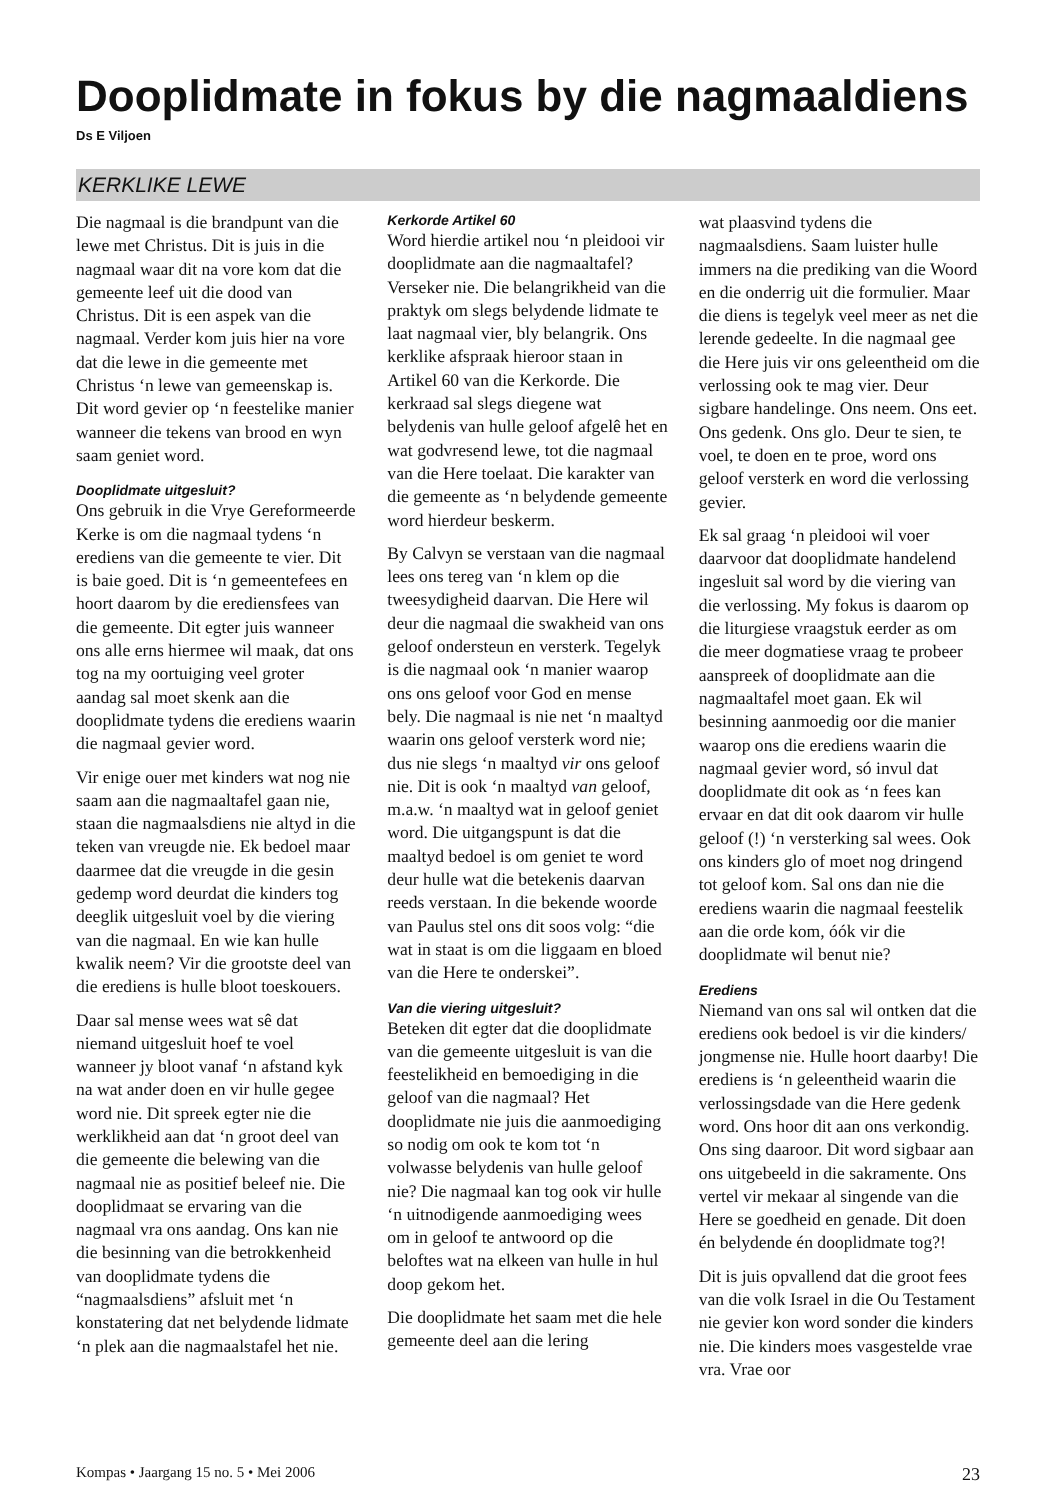Dooplidmate in fokus by die nagmaaldiens
Ds E Viljoen
KERKLIKE LEWE
Die nagmaal is die brandpunt van die lewe met Christus. Dit is juis in die nagmaal waar dit na vore kom dat die gemeente leef uit die dood van Christus. Dit is een aspek van die nagmaal. Verder kom juis hier na vore dat die lewe in die gemeente met Christus ‘n lewe van gemeenskap is. Dit word gevier op ‘n feestelike manier wanneer die tekens van brood en wyn saam geniet word.
Dooplidmate uitgesluit?
Ons gebruik in die Vrye Gereformeerde Kerke is om die nagmaal tydens ‘n erediens van die gemeente te vier. Dit is baie goed. Dit is ‘n gemeentefees en hoort daarom by die erediensfees van die gemeente. Dit egter juis wanneer ons alle erns hiermee wil maak, dat ons tog na my oortuiging veel groter aandag sal moet skenk aan die dooplidmate tydens die erediens waarin die nagmaal gevier word.
Vir enige ouer met kinders wat nog nie saam aan die nagmaaltafel gaan nie, staan die nagmaalsdiens nie altyd in die teken van vreugde nie. Ek bedoel maar daarmee dat die vreugde in die gesin gedemp word deurdat die kinders tog deeglik uitgesluit voel by die viering van die nagmaal. En wie kan hulle kwalik neem? Vir die grootste deel van die erediens is hulle bloot toeskouers.
Daar sal mense wees wat sê dat niemand uitgesluit hoef te voel wanneer jy bloot vanaf ‘n afstand kyk na wat ander doen en vir hulle gegee word nie. Dit spreek egter nie die werklikheid aan dat ‘n groot deel van die gemeente die belewing van die nagmaal nie as positief beleef nie. Die dooplidmaat se ervaring van die nagmaal vra ons aandag. Ons kan nie die besinning van die betrokkenheid van dooplidmate tydens die “nagmaalsdiens” afsluit met ‘n konstatering dat net belydende lidmate ‘n plek aan die nagmaalstafel het nie.
Kerkorde Artikel 60
Word hierdie artikel nou ‘n pleidooi vir dooplidmate aan die nagmaaltafel? Verseker nie. Die belangrikheid van die praktyk om slegs belydende lidmate te laat nagmaal vier, bly belangrik. Ons kerklike afspraak hieroor staan in Artikel 60 van die Kerkorde. Die kerkraad sal slegs diegene wat belydenis van hulle geloof afgelê het en wat godvresend lewe, tot die nagmaal van die Here toelaat. Die karakter van die gemeente as ‘n belydende gemeente word hierdeur beskerm.
By Calvyn se verstaan van die nagmaal lees ons tereg van ‘n klem op die tweesydigheid daarvan. Die Here wil deur die nagmaal die swakheid van ons geloof ondersteun en versterk. Tegelyk is die nagmaal ook ‘n manier waarop ons ons geloof voor God en mense bely. Die nagmaal is nie net ‘n maaltyd waarin ons geloof versterk word nie; dus nie slegs ‘n maaltyd vir ons geloof nie. Dit is ook ‘n maaltyd van geloof, m.a.w. ‘n maaltyd wat in geloof geniet word. Die uitgangspunt is dat die maaltyd bedoel is om geniet te word deur hulle wat die betekenis daarvan reeds verstaan. In die bekende woorde van Paulus stel ons dit soos volg: “die wat in staat is om die liggaam en bloed van die Here te onderskei”.
Van die viering uitgesluit?
Beteken dit egter dat die dooplidmate van die gemeente uitgesluit is van die feestelikheid en bemoediging in die geloof van die nagmaal? Het dooplidmate nie juis die aanmoediging so nodig om ook te kom tot ‘n volwasse belydenis van hulle geloof nie? Die nagmaal kan tog ook vir hulle ‘n uitnodigende aanmoediging wees om in geloof te antwoord op die beloftes wat na elkeen van hulle in hul doop gekom het.
Die dooplidmate het saam met die hele gemeente deel aan die lering
wat plaasvind tydens die nagmaalsdiens. Saam luister hulle immers na die prediking van die Woord en die onderrig uit die formulier. Maar die diens is tegelyk veel meer as net die lerende gedeelte. In die nagmaal gee die Here juis vir ons geleentheid om die verlossing ook te mag vier. Deur sigbare handelinge. Ons neem. Ons eet. Ons gedenk. Ons glo. Deur te sien, te voel, te doen en te proe, word ons geloof versterk en word die verlossing gevier.
Ek sal graag ‘n pleidooi wil voer daarvoor dat dooplidmate handelend ingesluit sal word by die viering van die verlossing. My fokus is daarom op die liturgiese vraagstuk eerder as om die meer dogmatiese vraag te probeer aanspreek of dooplidmate aan die nagmaaltafel moet gaan. Ek wil besinning aanmoedig oor die manier waarop ons die erediens waarin die nagmaal gevier word, só invul dat dooplidmate dit ook as ‘n fees kan ervaar en dat dit ook daarom vir hulle geloof (!) ‘n versterking sal wees. Ook ons kinders glo of moet nog dringend tot geloof kom. Sal ons dan nie die erediens waarin die nagmaal feestelik aan die orde kom, óók vir die dooplidmate wil benut nie?
Erediens
Niemand van ons sal wil ontken dat die erediens ook bedoel is vir die kinders/ jongmense nie. Hulle hoort daarby! Die erediens is ‘n geleentheid waarin die verlossingsdade van die Here gedenk word. Ons hoor dit aan ons verkondig. Ons sing daaroor. Dit word sigbaar aan ons uitgebeeld in die sakramente. Ons vertel vir mekaar al singende van die Here se goedheid en genade. Dit doen én belydende én dooplidmate tog?!
Dit is juis opvallend dat die groot fees van die volk Israel in die Ou Testament nie gevier kon word sonder die kinders nie. Die kinders moes vasgestelde vrae vra. Vrae oor
Kompas • Jaargang 15 no. 5 • Mei 2006 23